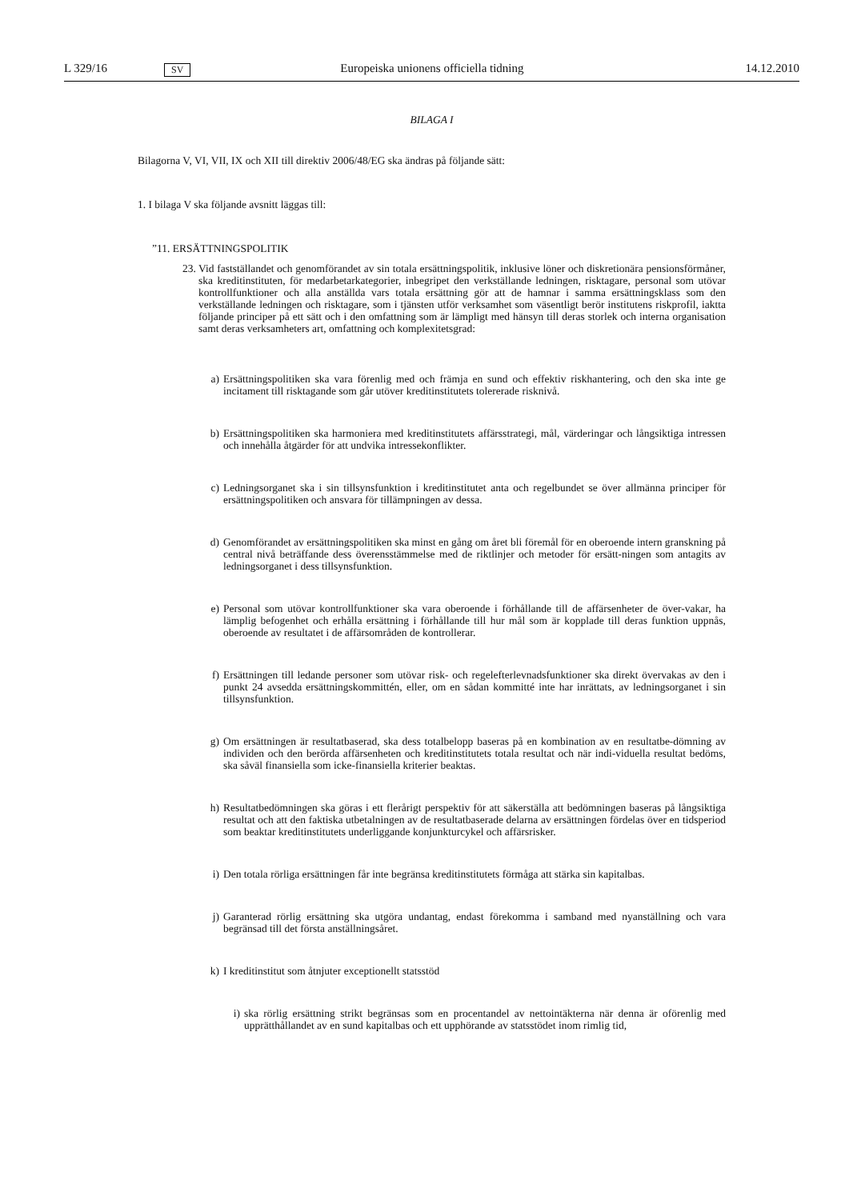L 329/16 SV Europeiska unionens officiella tidning 14.12.2010
BILAGA I
Bilagorna V, VI, VII, IX och XII till direktiv 2006/48/EG ska ändras på följande sätt:
1. I bilaga V ska följande avsnitt läggas till:
”11. ERSÄTTNINGSPOLITIK
23.
Vid fastställandet och genomförandet av sin totala ersättningspolitik, inklusive löner och diskretionära pensionsförmåner, ska kreditinstituten, för medarbetarkategorier, inbegripet den verkställande ledningen, risktagare, personal som utövar kontrollfunktioner och alla anställda vars totala ersättning gör att de hamnar i samma ersättningsklass som den verkställande ledningen och risktagare, som i tjänsten utför verksamhet som väsentligt berör institutens riskprofil, iaktta följande principer på ett sätt och i den omfattning som är lämpligt med hänsyn till deras storlek och interna organisation samt deras verksamheters art, omfattning och komplexitetsgrad:
a) Ersättningspolitiken ska vara förenlig med och främja en sund och effektiv riskhantering, och den ska inte ge incitament till risktagande som går utöver kreditinstitutets tolererade risknivå.
b) Ersättningspolitiken ska harmoniera med kreditinstitutets affärsstrategi, mål, värderingar och långsiktiga intressen och innehålla åtgärder för att undvika intressekonflikter.
c) Ledningsorganet ska i sin tillsynsfunktion i kreditinstitutet anta och regelbundet se över allmänna principer för ersättningspolitiken och ansvara för tillämpningen av dessa.
d) Genomförandet av ersättningspolitiken ska minst en gång om året bli föremål för en oberoende intern granskning på central nivå beträffande dess överensstämmelse med de riktlinjer och metoder för ersätt-ningen som antagits av ledningsorganet i dess tillsynsfunktion.
e) Personal som utövar kontrollfunktioner ska vara oberoende i förhållande till de affärsenheter de över-vakar, ha lämplig befogenhet och erhålla ersättning i förhållande till hur mål som är kopplade till deras funktion uppnås, oberoende av resultatet i de affärsområden de kontrollerar.
f) Ersättningen till ledande personer som utövar risk- och regelefterlevnadsfunktioner ska direkt övervakas av den i punkt 24 avsedda ersättningskommittén, eller, om en sådan kommitté inte har inrättats, av ledningsorganet i sin tillsynsfunktion.
g) Om ersättningen är resultatbaserad, ska dess totalbelopp baseras på en kombination av en resultatbe-dömning av individen och den berörda affärsenheten och kreditinstitutets totala resultat och när indi-viduella resultat bedöms, ska såväl finansiella som icke-finansiella kriterier beaktas.
h) Resultatbedömningen ska göras i ett flerårigt perspektiv för att säkerställa att bedömningen baseras på långsiktiga resultat och att den faktiska utbetalningen av de resultatbaserade delarna av ersättningen fördelas över en tidsperiod som beaktar kreditinstitutets underliggande konjunkturcykel och affärsrisker.
i) Den totala rörliga ersättningen får inte begränsa kreditinstitutets förmåga att stärka sin kapitalbas.
j) Garanterad rörlig ersättning ska utgöra undantag, endast förekomma i samband med nyanställning och vara begränsad till det första anställningsåret.
k) I kreditinstitut som åtnjuter exceptionellt statsstöd
i) ska rörlig ersättning strikt begränsas som en procentandel av nettointäkterna när denna är oförenlig med upprätthållandet av en sund kapitalbas och ett upphörande av statsstödet inom rimlig tid,